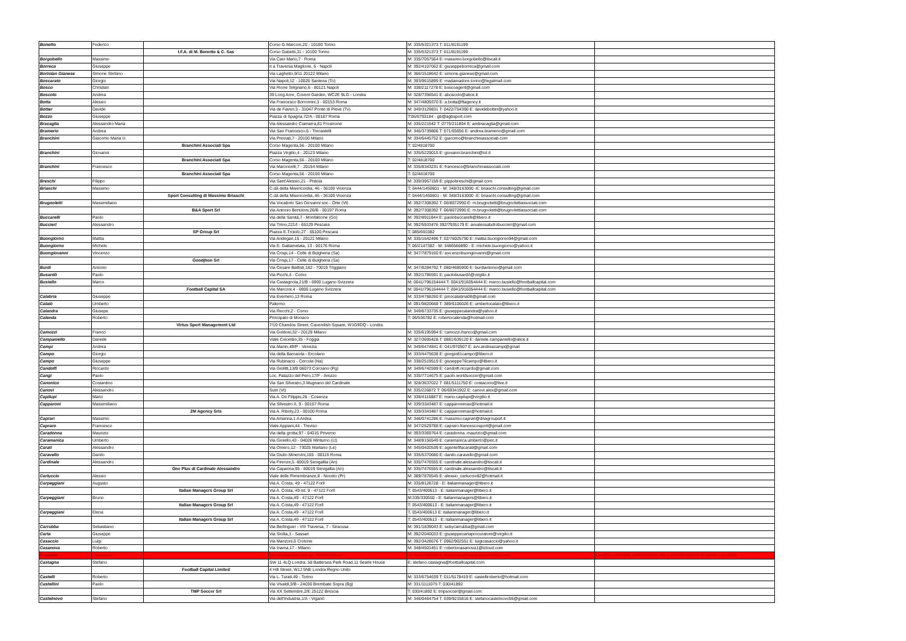| Bonetto | Federico | | Corso G.Marconi,20 - 10100 Torino | M: 335/5321373 T: 011/8191199 | |
| | | I.F.A. di M. Bonetto & C. Sas | Corso Gabetti,31 - 10100 Torino | M: 335/5321373 T: 011/8191199 | |
| Borgobello | Massimo | | Via Caio Mario,7 - Roma | M: 335/7057564 E: massimo.borgobello@tiscali.it | |
| Borreca | Giuseppe | | II a Traversa Maglione, 6 - Napoli | M: 392/4107062 E: giuseppeborreca@gmail.com | |
| Bortolan Gianese | Simone Stefano | | Via Laghetto,9/11 20122 Milano | M: 366/1518642 E: simone.gianese@gmail.com | |
| Boscarato | Giorgio | | Via Napoli,12 - 10026 Santena (To) | M: 393/9615899 E: madamadore.torino@legalmail.com | |
| Bosco | Christian | | Via Rione Sirignano,6 - 80121 Napoli | M: 338/2117278 E: boscoagent@gmail.com | |
| Boscolo | Andrea | | 39 Long Acre, Covent Garden, WC2E 9LG - Londra | M: 328/7356541 E: aboscolo@alice.it | |
| Botta | Alessio | | Via Francesco Borromini,3 - 00153 Roma | M: 347/4809370 E: a.botta@ftagency.it | |
| Botter | Davide | | Via de Faveri,3 - 31047 Ponte di Pieve (Tv) | M: 349/3129831 T: 0422/754390 E: davidebotter@yahoo.it | |
| Bozzo | Giuseppe | | Piazza di Spagna,72/A - 00187 Roma | T:06/6793184 - gb@agbsport.com | |
| Bracaglia | Alessandro Maria | | Via Alessandro Ciamarra,81 Frosinone | M: 335/221542 T: 0775/211804 E: ambracaglia@gmail.com | |
| Bramerio | Andrea | | Via San Francesco,6 - Trecastelli | M: 346/3739806 T: 071/65656 E: andrea.bramerio@gmail.com | |
| Branchini | Giacomo Maria U. | | Via Previati,7 - 20100 Milano | M: 334/6445752 E: giacomo@branchiniassociati.com | |
| | | Branchini Associati Spa | Corso Magenta,56 - 20100 Milano | T: 02/4818700 | |
| Branchini | Giovanni | | Piazza Virgilio,4 - 20123 Milano | M: 335/5229015 E: giovanni.branchini@iol.it | |
| | | Branchini Associati Spa | Corso Magenta,56 - 20100 Milano | T: 02/4818700 | |
| Branchini | Francesco | | Via Maroncelli,7 - 20154 Milano | M: 335/8343231 E: francesco@branchiniassociati.com | |
| | | Branchini Associati Spa | Corso Magenta,56 - 20100 Milano | T: 02/4818700 | |
| Breschi | Filippo | | Via Sant'Alessio,21 - Pistoia | M: 339/3957159 E: pippobreschi@gmail.com | |
| Briaschi | Massimo | | C.dà della Misericordia, 46 - 36100 Vicenza | T: 0444/1450601 - M: 348/3163000 -E: briaschi.consulting@gmail.com | |
| | | Sport Consulting di Massimo Briaschi | C.dà della Misericordia, 46 - 36100 Vicenza | T: 0444/1450601 - M: 348/3163000 -E: briaschi.consulting@gmail.com | |
| Brugnoletti | Massimiliano | | Via Vocabolo San Giovanni snc - Orte (Vt) | M: 392/7308392 T: 06/8072990 E: m.brugnoletti@brugnolettiassociati.com | |
| | | B&A Sport Srl | Via Antonio Bertoloni,26/B - 00197 Roma | M: 392/7308392 T: 06/8072990 E: m.brugnoletti@brugnolettiassociati.com | |
| Buccarelli | Paolo | | Via della Sanità,7 - Monfalcone (Go) | M: 392/8911844 E: paolobuccarelli@libero.it | |
| Buccieri | Alessandro | | Via Tirino,221/I - 65129 Pescara | M: 392/5933476 392/7935179 E: avvalessabdrobuccieri@gmail.com | |
| | | SP Group Srl | Piazza E.Troiolo,27 - 65100 Pescara | T: 085/691082 | |
| Buongiorno | Mattia | | Via Andegari,15 - 20121 Milano | M: 335/1642496 T: 02/76025790 E: mattia.buongiorno94@gmail.com | |
| Buongiorno | Michele | | Via E. Gattamelata, 13 - 00176 Roma | T: 06/2147382 - M: 3486566890 - E: michele.buongiorno@yahoo.it | |
| Buongiovanni | Vincenzo | | Via Crispi,14 - Celle di Bulgheria (Sa) | M: 347/7879160 E: avv.enzobuongiovanni@gmail.com | |
| | | Goodjhon Srl | Via Crispi,17 - Celle di Bulgheria (Sa) | | |
| Burdi | Antonio | | Via Cesare Battisti,182 - 70019 Triggiano | M: 347/8284792 T: 080/4685900 E: burdiantonio@gmail.com | |
| Busardò | Paolo | | Via Picchi,4 - Como | M: 392/1786591 E: paolobusardò@virgilio.it | |
| Busiello | Marco | | Via Castagnola,21/B - 6900 Lugano Svizzera | M: 0041/796154444 T: 0041/916054444 E: marco.busiello@footballcapital.com | |
| | | Football Capital SA | Via Marconi,4 - 6900 Lugano Svizzera | M: 0041/796154444 T: 0041/916054444 E: marco.busiello@footballcapital.com | |
| Calabria | Giuseppe | | Via Evemero,13 Roma | M: 333/4768260 E: pinocalabria08@gmail.com | |
| Calaiò | Umberto | | Palermo | M: 091/9820668 T: 389/6106026 E: umbertocalaio@libero.it | |
| Calandra | Giusepe | | Via Recchi,2 - Como | M: 349/6733735 E: giuseppecalandra@yahoo.it | |
| Calenda | Roberto | | Principato di Monaco | T: 06/536782 E: robertocalenda@hotmail.com | |
| | | Virtus Sport Management Ltd | 7/10 Chandos Street, Cavendish Square, W1G9DQ - Londra | | |
| Camozzi | Franco | | Via Goldoni,32 - 20129 Milano | M: 335/6195994 E: camozzi.franco@gmail.com | |
| Campaniello | Daniele | | Viale Colombo,35 - Foggia | M: 327/3695428 T: 0881/639120 E: daniele.campaniello@alice.it | |
| Campi | Andrea | | Via Manin,49/P - Venezia | M: 349/6474841 E: 041/970507 E: avv.andreacampi@gmail | |
| Campo | Giorgio | | Via della Barcaiola - Ercolano | M: 333/4475638 E: giorgio81campo@libero.it | |
| Campo | Giuseppe | | Via Rubinacci - Cercola (Na) | M: 338/2519519 E: giuseppe76campo@libero.it | |
| Candolfi | Riccardo | | Via Giolitti,13/B 06073 Corciano (Pg) | M: 349/6742599 E: candolfi.riccardo@gmail.com | |
| Cangi | Paolo | | Loc. Palazzo del Pero,17/F - Arezzo | M: 335/7714675 E: paolo.worldsoccer@gmail.com | |
| Canonico | Costantino | | Via San Silvestro,3 Mugnano del Cardinale | M: 328/3637022 T: 081/5111750 E: costacono@live.it | |
| Canovi | Alessandro | | Sutri (Vt) | M: 335/226872 T: 06/69341902 E: canovi.alex@gmail.com | |
| Capilupi | Mario | | Via A. De Filippis,26 - Cosenza | M: 338/4116887 E: mario.capilupi@virgilio.it | |
| Capparoni | Massimiliano | | Via Silvestro II, 9 - 00167 Roma | M: 339/3343487 E: capparonimax@hotmail.it | |
| | | 2M Agency Srls | Via A. Riboty,23 - 00100 Roma | M: 339/3343487 E: capparonimax@hotmail.it | |
| Caprari | Massimo | | Via Amanna,1 A Ardea | M: 346/0741286 E: massimo.caprari@dnagroupsrl.it | |
| Capraro | Francesco | | Viale Appiani,44 - Treviso | M: 347/2529788 E: capraro.francescosport@gmail.com | |
| Caradonna | Maurizio | | Via della grotta,97 - 04015 Priverno | M: 393/3369764 E: caradonna .maurizio@gmail.com | |
| Caramanica | Umberto | | Via Gioiello,43 - 04026 Minturno (Lt) | M: 348/8156549 E: caramanica.umberto@pec.it | |
| Carati | Alessandro | | Via Omero,12 - 73025 Martano (Le) | M: 345/0420539 E: agentefifacarati@gmail.com | |
| Caravello | Danilo | | Via Giulio Minervini,165 - 00119 Roma | M: 335/5370680 E: danilo.caravello@gmail.com | |
| Cardinale | Alessandro | | Via Firenze,5 -60019 Senigallia (An) | M: 335/7476555 E: cardinale.alessandro@tiscali.it | |
| | | One Plus di Cardinale Alessandro | Via Capanna,95 - 60019 Senigallia (An) | M: 335/7476555 E: cardinale.alessandro@tiscali.it | |
| Carluccio | Alessio | | Viale delle Rimembranze,8 - Noceto (Pr) | M: 389/7878545 E: alessio_carluccio82@hotmail.it | |
| Carpeggiani | Augusto | | Via A. Costa, 49 - 47122 Forlì | M: 335/8128728 - E: italianmanager@libero.it | |
| | | Italian Managers Group Srl | Via A. Costa, 49 int. 9 - 47122 Forlì | T: 0543/400613 - E: italianmanager@libero.it | |
| Carpeggiani | Bruno | | Via A. Costa,49 - 47122 Forlì | M:335/330550 - E: Italianmanagers@libero.it | |
| | | Italian Managers Group Srl | Via A. Costa,49 - 47122 Forlì | T: 0543/400613 - E: italianmanager@libero.it | |
| Carpeggiani | Elena | | Via A. Costa,49 - 47122 Forlì | T. 0543/400613 E: italianmanager@libero.it | |
| | | Italian Managers Group Srl | Via A. Costa,49 - 47122 Forlì | T: 0543/400613 - E: italianmanager@libero.it | |
| Carrubba | Sebastiano | | Via Berlinguer - VIII Traversa, 7 - Siracusa | M: 391/1839043 E: sebycarrubba@gmail.com | |
| Carta | Giuseppe | | Via Sicilia,1 - Sassari | M: 392/2040033 E: giuseppecartaprocuratore@virgilio.it | |
| Casaccio | Luigi | | Via Manzoni,6 Crotone | M: 392/3428676 T: 0962/902551 E: luigicasaccio@yahoo.it | |
| Casanova | Roberto | | Via Inama,17 - Milano | M: 348/4501451 E: robertocasanova1@icloud.com | |
| Casarola | Francesco | | Via Andrea Marchini,55 - 00123 Roma | M: 331/7369105 E: francesco@casarolasportslaw.com | CANCELLAZIONE A RICHIESTA DELL'INTERESSATO IN DATA 7.11.2018 |
| Castagna | Stefano | | SW 11 4LQ Londra, 58 Battersea Park Road,11 Searle House | E: stefano.castagna@footballcapital.com | |
| | | Football Capital Limited | 4 Hill Street, W1J 5NE Londra Regno Unito | | |
| Castelli | Roberto | | Via L. Turati,49 - Torino | M: 333/6754639 T: 011/5178419 E: castelliroberto@hotmail.com | |
| Castellini | Paolo | | Via Vivaldi,3/B - 24030 Brembate Sopra (Bg) | M: 331/1111075 T: 030/41892 | |
| | | TMP Soccer Srl | Via XX Settembre,2/E 25122 Brescia | T: 030/41892 E: tmpsoccer@gmail.com | |
| Castelnovo | Stefano | | Via dell'Industria,1/A - Viganò | M: 346/0464754 T: 039/9215816 E: stefanocastelnovo56@gmail.com | |